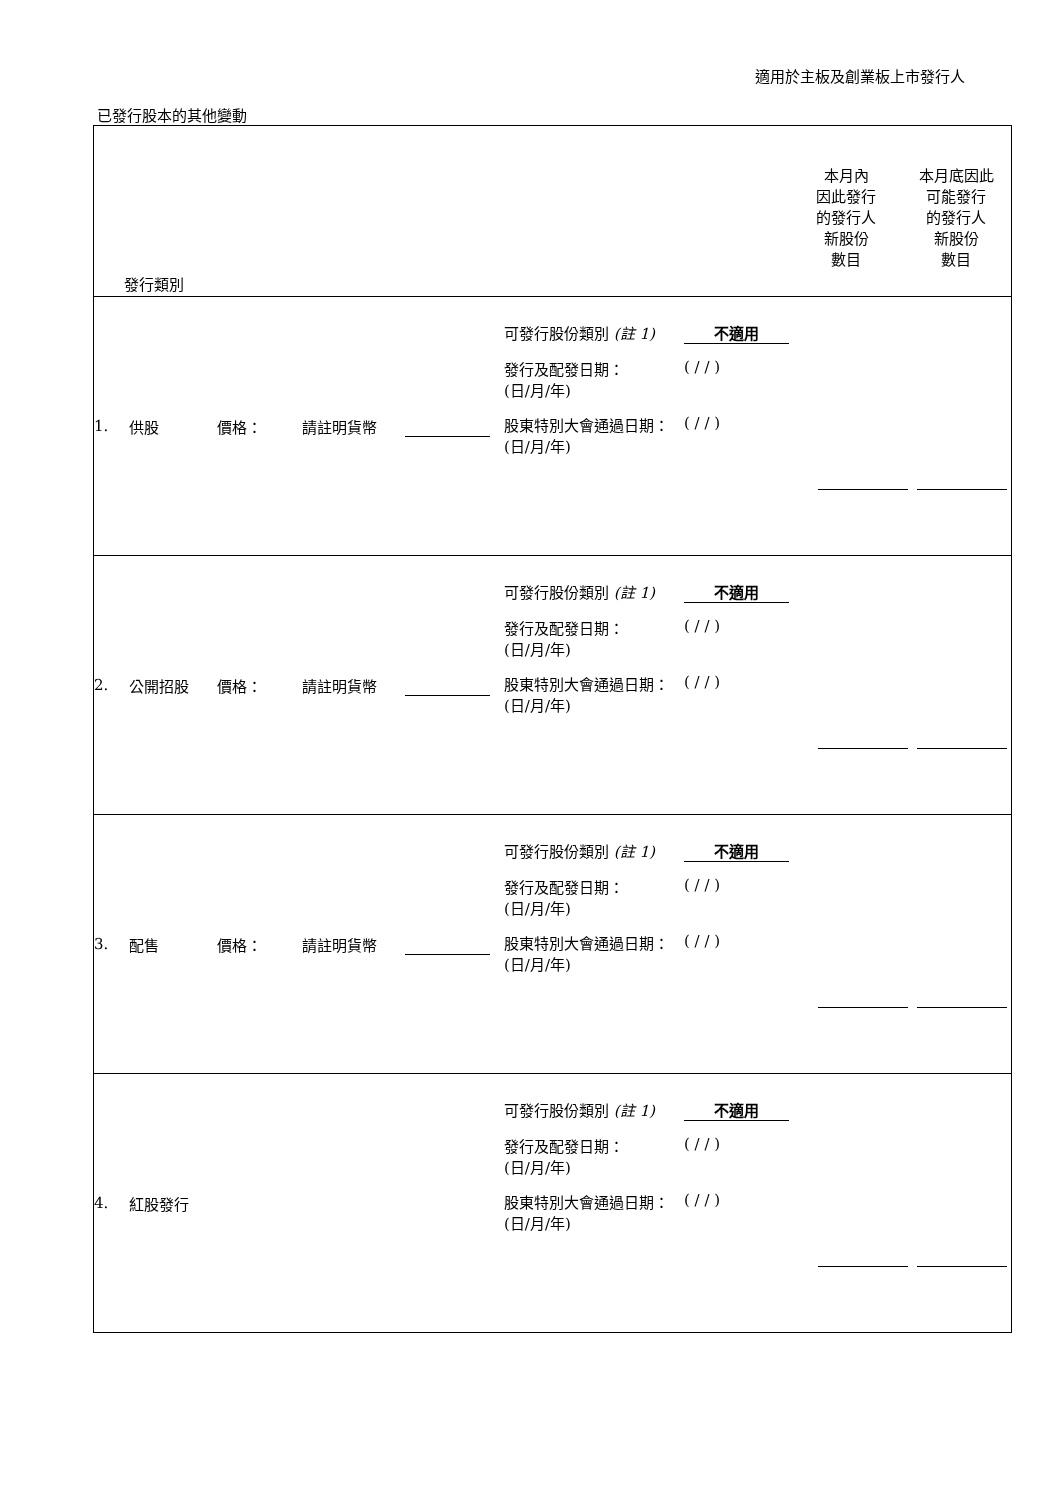適用於主板及創業板上市發行人
已發行股本的其他變動
| 發行類別 本月內 因此發行 的發行人 新股份 數目 本月底因此 可能發行 的發行人 新股份 數目 |
| 1. 供股 價格： 請註明貨幣 可發行股份類別 (註 1) 不適用 發行及配發日期： (日/月/年) ( / / ) 股東特別大會通過日期： (日/月/年) ( / / ) |
| 2. 公開招股 價格： 請註明貨幣 可發行股份類別 (註 1) 不適用 發行及配發日期： (日/月/年) ( / / ) 股東特別大會通過日期： (日/月/年) ( / / ) |
| 3. 配售 價格： 請註明貨幣 可發行股份類別 (註 1) 不適用 發行及配發日期： (日/月/年) ( / / ) 股東特別大會通過日期： (日/月/年) ( / / ) |
| 4. 紅股發行 可發行股份類別 (註 1) 不適用 發行及配發日期： (日/月/年) ( / / ) 股東特別大會通過日期： (日/月/年) ( / / ) |